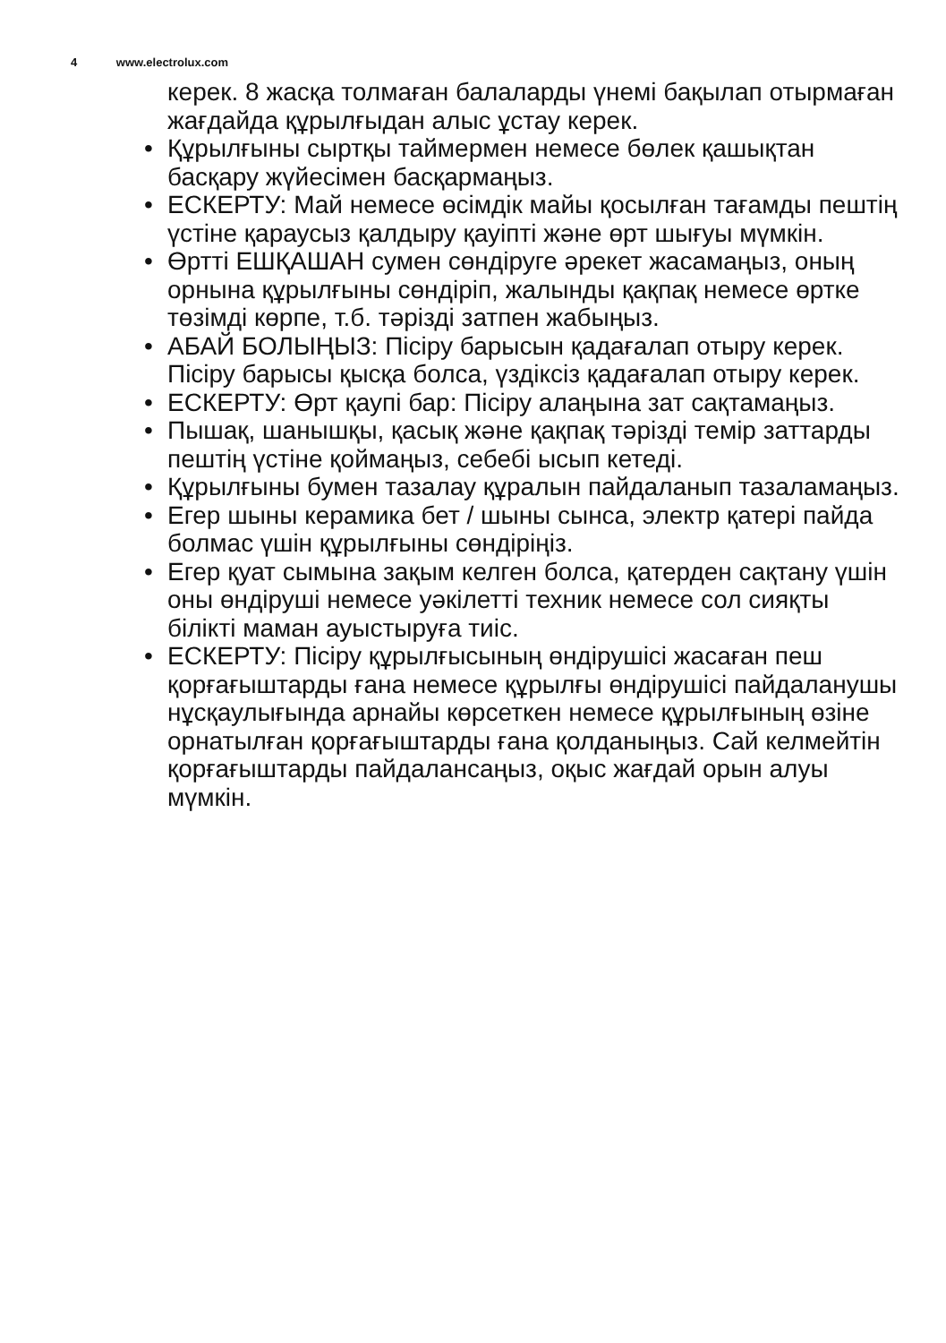4 www.electrolux.com
керек. 8 жасқа толмаған балаларды үнемі бақылап отырмаған жағдайда құрылғыдан алыс ұстау керек.
• Құрылғыны сыртқы таймермен немесе бөлек қашықтан басқару жүйесімен басқармаңыз.
• ЕСКЕРТУ: Май немесе өсімдік майы қосылған тағамды пештің үстіне қараусыз қалдыру қауіпті және өрт шығуы мүмкін.
• Өртті ЕШҚАШАН сумен сөндіруге әрекет жасамаңыз, оның орнына құрылғыны сөндіріп, жалынды қақпақ немесе өртке төзімді көрпе, т.б. тәрізді затпен жабыңыз.
• АБАЙ БОЛЫҢЫЗ: Пісіру барысын қадағалап отыру керек. Пісіру барысы қысқа болса, үздіксіз қадағалап отыру керек.
• ЕСКЕРТУ: Өрт қаупі бар: Пісіру алаңына зат сақтамаңыз.
• Пышақ, шанышқы, қасық және қақпақ тәрізді темір заттарды пештің үстіне қоймаңыз, себебі ысып кетеді.
• Құрылғыны бумен тазалау құралын пайдаланып тазаламаңыз.
• Егер шыны керамика бет / шыны сынса, электр қатері пайда болмас үшін құрылғыны сөндіріңіз.
• Егер қуат сымына зақым келген болса, қатерден сақтану үшін оны өндіруші немесе уәкілетті техник немесе сол сияқты білікті маман ауыстыруға тиіс.
• ЕСКЕРТУ: Пісіру құрылғысының өндірушісі жасаған пеш қорғағыштарды ғана немесе құрылғы өндірушісі пайдаланушы нұсқаулығында арнайы көрсеткен немесе құрылғының өзіне орнатылған қорғағыштарды ғана қолданыңыз. Сай келмейтін қорғағыштарды пайдалансаңыз, оқыс жағдай орын алуы мүмкін.